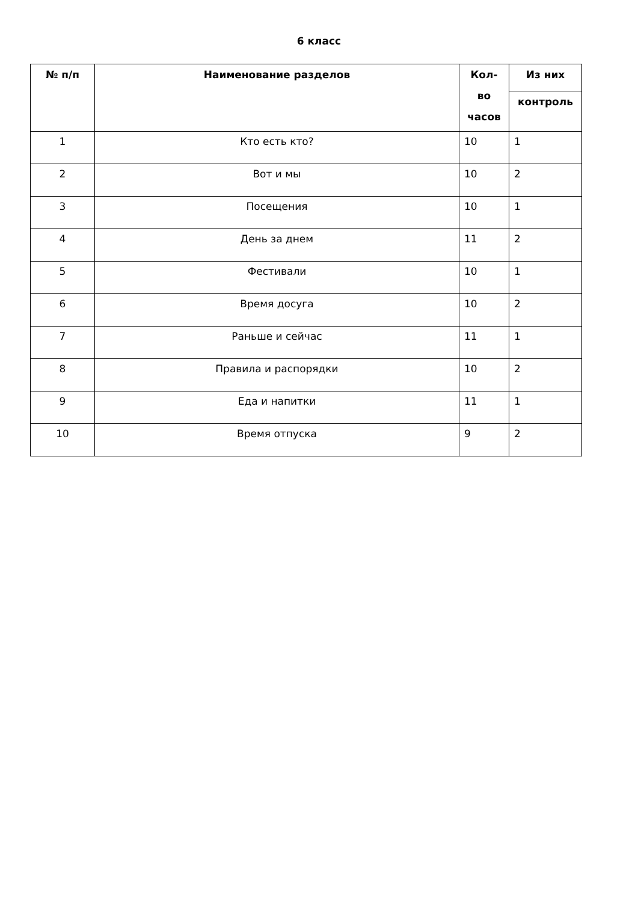6 класс
| № п/п | Наименование разделов | Кол-во часов | Из них |
| --- | --- | --- | --- |
| | | | контроль |
| 1 | Кто есть кто? | 10 | 1 |
| 2 | Вот и мы | 10 | 2 |
| 3 | Посещения | 10 | 1 |
| 4 | День за днем | 11 | 2 |
| 5 | Фестивали | 10 | 1 |
| 6 | Время досуга | 10 | 2 |
| 7 | Раньше и сейчас | 11 | 1 |
| 8 | Правила и распорядки | 10 | 2 |
| 9 | Еда и напитки | 11 | 1 |
| 10 | Время отпуска | 9 | 2 |